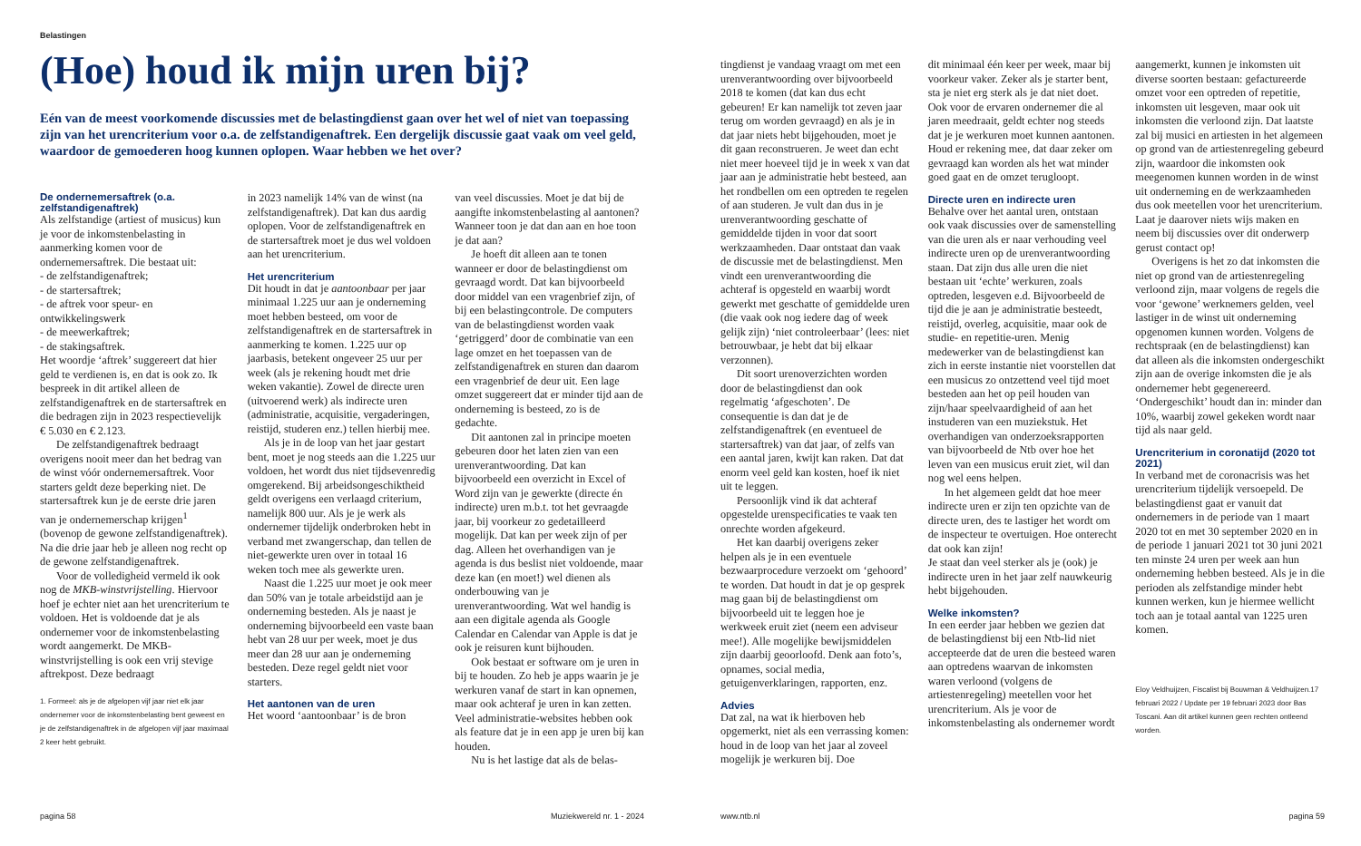Belastingen
(Hoe) houd ik mijn uren bij?
Eén van de meest voorkomende discussies met de belastingdienst gaan over het wel of niet van toepassing zijn van het urencriterium voor o.a. de zelfstandigenaftrek. Een dergelijk discussie gaat vaak om veel geld, waardoor de gemoederen hoog kunnen oplopen. Waar hebben we het over?
De ondernemersaftrek (o.a. zelfstandigenaftrek)
Als zelfstandige (artiest of musicus) kun je voor de inkomstenbelasting in aanmerking komen voor de ondernemersaftrek. Die bestaat uit:
- de zelfstandigenaftrek;
- de startersaftrek;
- de aftrek voor speur- en ontwikkelingswerk
- de meewerkaftrek;
- de stakingsaftrek.
Het woordje ‘aftrek’ suggereert dat hier geld te verdienen is, en dat is ook zo. Ik bespreek in dit artikel alleen de zelfstandigenaftrek en de startersaftrek en die bedragen zijn in 2023 respectievelijk € 5.030 en € 2.123.
De zelfstandigenaftrek bedraagt overigens nooit meer dan het bedrag van de winst vóór ondernemersaftrek. Voor starters geldt deze beperking niet. De startersaftrek kun je de eerste drie jaren van je ondernemerschap krijgen<sup>1</sup> (bovenop de gewone zelfstandigenaftrek). Na die drie jaar heb je alleen nog recht op de gewone zelfstandigenaftrek.
Voor de volledigheid vermeld ik ook nog de MKB-winstvrijstelling. Hiervoor hoef je echter niet aan het urencriterium te voldoen. Het is voldoende dat je als ondernemer voor de inkomstenbelasting wordt aangemerkt. De MKB-winstvrijstelling is ook een vrij stevige aftrekpost. Deze bedraagt
1. Formeel: als je de afgelopen vijf jaar niet elk jaar ondernemer voor de inkomstenbelasting bent geweest en je de zelfstandigenaftrek in de afgelopen vijf jaar maximaal 2 keer hebt gebruikt.
in 2023 namelijk 14% van de winst (na zelfstandigenaftrek). Dat kan dus aardig oplopen. Voor de zelfstandigenaftrek en de startersaftrek moet je dus wel voldoen aan het urencriterium.
Het urencriterium
Dit houdt in dat je aantoonbaar per jaar minimaal 1.225 uur aan je onderneming moet hebben besteed, om voor de zelfstandigenaftrek en de startersaftrek in aanmerking te komen. 1.225 uur op jaarbasis, betekent ongeveer 25 uur per week (als je rekening houdt met drie weken vakantie). Zowel de directe uren (uitvoerend werk) als indirecte uren (administratie, acquisitie, vergaderingen, reistijd, studeren enz.) tellen hierbij mee.
Als je in de loop van het jaar gestart bent, moet je nog steeds aan die 1.225 uur voldoen, het wordt dus niet tijdsevenredig omgerekend. Bij arbeidsongeschiktheid geldt overigens een verlaagd criterium, namelijk 800 uur. Als je je werk als ondernemer tijdelijk onderbroken hebt in verband met zwangerschap, dan tellen de niet-gewerkte uren over in totaal 16 weken toch mee als gewerkte uren.
Naast die 1.225 uur moet je ook meer dan 50% van je totale arbeidstijd aan je onderneming besteden. Als je naast je onderneming bijvoorbeeld een vaste baan hebt van 28 uur per week, moet je dus meer dan 28 uur aan je onderneming besteden. Deze regel geldt niet voor starters.
Het aantonen van de uren
Het woord ‘aantoonbaar’ is de bron
van veel discussies. Moet je dat bij de aangifte inkomstenbelasting al aantonen? Wanneer toon je dat dan aan en hoe toon je dat aan?
Je hoeft dit alleen aan te tonen wanneer er door de belastingdienst om gevraagd wordt. Dat kan bijvoorbeeld door middel van een vragenbrief zijn, of bij een belastingcontrole. De computers van de belastingdienst worden vaak ‘getriggerd’ door de combinatie van een lage omzet en het toepassen van de zelfstandigenaftrek en sturen dan daarom een vragenbrief de deur uit. Een lage omzet suggereert dat er minder tijd aan de onderneming is besteed, zo is de gedachte.
Dit aantonen zal in principe moeten gebeuren door het laten zien van een urenverantwoording. Dat kan bijvoorbeeld een overzicht in Excel of Word zijn van je gewerkte (directe én indirecte) uren m.b.t. tot het gevraagde jaar, bij voorkeur zo gedetailleerd mogelijk. Dat kan per week zijn of per dag. Alleen het overhandigen van je agenda is dus beslist niet voldoende, maar deze kan (en moet!) wel dienen als onderbouwing van je urenverantwoording. Wat wel handig is aan een digitale agenda als Google Calendar en Calendar van Apple is dat je ook je reisuren kunt bijhouden.
Ook bestaat er software om je uren in bij te houden. Zo heb je apps waarin je je werkuren vanaf de start in kan opnemen, maar ook achteraf je uren in kan zetten. Veel administratie-websites hebben ook als feature dat je in een app je uren bij kan houden.
Nu is het lastige dat als de belas-
pagina 58 Muziekwereld nr. 1 - 2024
tingdienst je vandaag vraagt om met een urenverantwoording over bijvoorbeeld 2018 te komen (dat kan dus echt gebeuren! Er kan namelijk tot zeven jaar terug om worden gevraagd) en als je in dat jaar niets hebt bijgehouden, moet je dit gaan reconstrueren. Je weet dan echt niet meer hoeveel tijd je in week x van dat jaar aan je administratie hebt besteed, aan het rondbellen om een optreden te regelen of aan studeren. Je vult dan dus in je urenverantwoording geschatte of gemiddelde tijden in voor dat soort werkzaamheden. Daar ontstaat dan vaak de discussie met de belastingdienst. Men vindt een urenverantwoording die achteraf is opgesteld en waarbij wordt gewerkt met geschatte of gemiddelde uren (die vaak ook nog iedere dag of week gelijk zijn) ‘niet controleerbaar’ (lees: niet betrouwbaar, je hebt dat bij elkaar verzonnen).
Dit soort urenoverzichten worden door de belastingdienst dan ook regelmatig ‘afgeschoten’. De consequentie is dan dat je de zelfstandigenaftrek (en eventueel de startersaftrek) van dat jaar, of zelfs van een aantal jaren, kwijt kan raken. Dat dat enorm veel geld kan kosten, hoef ik niet uit te leggen.
Persoonlijk vind ik dat achteraf opgestelde urenspecificaties te vaak ten onrechte worden afgekeurd.
Het kan daarbij overigens zeker helpen als je in een eventuele bezwaarprocedure verzoekt om ‘gehoord’ te worden. Dat houdt in dat je op gesprek mag gaan bij de belastingdienst om bijvoorbeeld uit te leggen hoe je werkweek eruit ziet (neem een adviseur mee!). Alle mogelijke bewijsmiddelen zijn daarbij geoorloofd. Denk aan foto’s, opnames, social media, getuigenverklaringen, rapporten, enz.
Advies
Dat zal, na wat ik hierboven heb opgemerkt, niet als een verrassing komen: houd in de loop van het jaar al zoveel mogelijk je werkuren bij. Doe
dit minimaal één keer per week, maar bij voorkeur vaker. Zeker als je starter bent, sta je niet erg sterk als je dat niet doet. Ook voor de ervaren ondernemer die al jaren meedraait, geldt echter nog steeds dat je je werkuren moet kunnen aantonen. Houd er rekening mee, dat daar zeker om gevraagd kan worden als het wat minder goed gaat en de omzet terugloopt.
Directe uren en indirecte uren
Behalve over het aantal uren, ontstaan ook vaak discussies over de samenstelling van die uren als er naar verhouding veel indirecte uren op de urenverantwoording staan. Dat zijn dus alle uren die niet bestaan uit ‘echte’ werkuren, zoals optreden, lesgeven e.d. Bijvoorbeeld de tijd die je aan je administratie besteedt, reistijd, overleg, acquisitie, maar ook de studie- en repetitie-uren. Menig medewerker van de belastingdienst kan zich in eerste instantie niet voorstellen dat een musicus zo ontzettend veel tijd moet besteden aan het op peil houden van zijn/haar speelvaardigheid of aan het instuderen van een muziekstuk. Het overhandigen van onderzoeksrapporten van bijvoorbeeld de Ntb over hoe het leven van een musicus eruit ziet, wil dan nog wel eens helpen.
In het algemeen geldt dat hoe meer indirecte uren er zijn ten opzichte van de directe uren, des te lastiger het wordt om de inspecteur te overtuigen. Hoe onterecht dat ook kan zijn!
Je staat dan veel sterker als je (ook) je indirecte uren in het jaar zelf nauwkeurig hebt bijgehouden.
Welke inkomsten?
In een eerder jaar hebben we gezien dat de belastingdienst bij een Ntb-lid niet accepteerde dat de uren die besteed waren aan optredens waarvan de inkomsten waren verloond (volgens de artiestenregeling) meetellen voor het urencriterium. Als je voor de inkomstenbelasting als ondernemer wordt
aangemerkt, kunnen je inkomsten uit diverse soorten bestaan: gefactureerde omzet voor een optreden of repetitie, inkomsten uit lesgeven, maar ook uit inkomsten die verloond zijn. Dat laatste zal bij musici en artiesten in het algemeen op grond van de artiestenregeling gebeurd zijn, waardoor die inkomsten ook meegenomen kunnen worden in de winst uit onderneming en de werkzaamheden dus ook meetellen voor het urencriterium. Laat je daarover niets wijs maken en neem bij discussies over dit onderwerp gerust contact op!
Overigens is het zo dat inkomsten die niet op grond van de artiestenregeling verloond zijn, maar volgens de regels die voor ‘gewone’ werknemers gelden, veel lastiger in de winst uit onderneming opgenomen kunnen worden. Volgens de rechtspraak (en de belastingdienst) kan dat alleen als die inkomsten ondergeschikt zijn aan de overige inkomsten die je als ondernemer hebt gegenereerd. ‘Ondergeschikt’ houdt dan in: minder dan 10%, waarbij zowel gekeken wordt naar tijd als naar geld.
Urencriterium in coronatijd (2020 tot 2021)
In verband met de coronacrisis was het urencriterium tijdelijk versoepeld. De belastingdienst gaat er vanuit dat ondernemers in de periode van 1 maart 2020 tot en met 30 september 2020 en in de periode 1 januari 2021 tot 30 juni 2021 ten minste 24 uren per week aan hun onderneming hebben besteed. Als je in die perioden als zelfstandige minder hebt kunnen werken, kun je hiermee wellicht toch aan je totaal aantal van 1225 uren komen.
Eloy Veldhuijzen, Fiscalist bij Bouwman & Veldhuijzen.17 februari 2022 / Update per 19 februari 2023 door Bas Toscani. Aan dit artikel kunnen geen rechten ontleend worden.
www.ntb.nl pagina 59